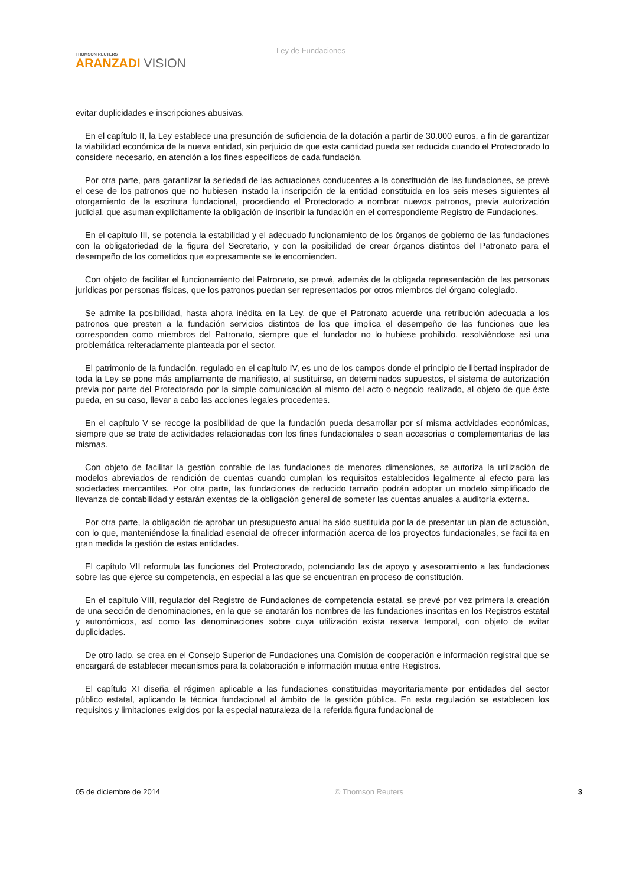THOMSON REUTERS
ARANZADI VISION
Ley de Fundaciones
evitar duplicidades e inscripciones abusivas.
En el capítulo II, la Ley establece una presunción de suficiencia de la dotación a partir de 30.000 euros, a fin de garantizar la viabilidad económica de la nueva entidad, sin perjuicio de que esta cantidad pueda ser reducida cuando el Protectorado lo considere necesario, en atención a los fines específicos de cada fundación.
Por otra parte, para garantizar la seriedad de las actuaciones conducentes a la constitución de las fundaciones, se prevé el cese de los patronos que no hubiesen instado la inscripción de la entidad constituida en los seis meses siguientes al otorgamiento de la escritura fundacional, procediendo el Protectorado a nombrar nuevos patronos, previa autorización judicial, que asuman explícitamente la obligación de inscribir la fundación en el correspondiente Registro de Fundaciones.
En el capítulo III, se potencia la estabilidad y el adecuado funcionamiento de los órganos de gobierno de las fundaciones con la obligatoriedad de la figura del Secretario, y con la posibilidad de crear órganos distintos del Patronato para el desempeño de los cometidos que expresamente se le encomienden.
Con objeto de facilitar el funcionamiento del Patronato, se prevé, además de la obligada representación de las personas jurídicas por personas físicas, que los patronos puedan ser representados por otros miembros del órgano colegiado.
Se admite la posibilidad, hasta ahora inédita en la Ley, de que el Patronato acuerde una retribución adecuada a los patronos que presten a la fundación servicios distintos de los que implica el desempeño de las funciones que les corresponden como miembros del Patronato, siempre que el fundador no lo hubiese prohibido, resolviéndose así una problemática reiteradamente planteada por el sector.
El patrimonio de la fundación, regulado en el capítulo IV, es uno de los campos donde el principio de libertad inspirador de toda la Ley se pone más ampliamente de manifiesto, al sustituirse, en determinados supuestos, el sistema de autorización previa por parte del Protectorado por la simple comunicación al mismo del acto o negocio realizado, al objeto de que éste pueda, en su caso, llevar a cabo las acciones legales procedentes.
En el capítulo V se recoge la posibilidad de que la fundación pueda desarrollar por sí misma actividades económicas, siempre que se trate de actividades relacionadas con los fines fundacionales o sean accesorias o complementarias de las mismas.
Con objeto de facilitar la gestión contable de las fundaciones de menores dimensiones, se autoriza la utilización de modelos abreviados de rendición de cuentas cuando cumplan los requisitos establecidos legalmente al efecto para las sociedades mercantiles. Por otra parte, las fundaciones de reducido tamaño podrán adoptar un modelo simplificado de llevanza de contabilidad y estarán exentas de la obligación general de someter las cuentas anuales a auditoría externa.
Por otra parte, la obligación de aprobar un presupuesto anual ha sido sustituida por la de presentar un plan de actuación, con lo que, manteniéndose la finalidad esencial de ofrecer información acerca de los proyectos fundacionales, se facilita en gran medida la gestión de estas entidades.
El capítulo VII reformula las funciones del Protectorado, potenciando las de apoyo y asesoramiento a las fundaciones sobre las que ejerce su competencia, en especial a las que se encuentran en proceso de constitución.
En el capítulo VIII, regulador del Registro de Fundaciones de competencia estatal, se prevé por vez primera la creación de una sección de denominaciones, en la que se anotarán los nombres de las fundaciones inscritas en los Registros estatal y autonómicos, así como las denominaciones sobre cuya utilización exista reserva temporal, con objeto de evitar duplicidades.
De otro lado, se crea en el Consejo Superior de Fundaciones una Comisión de cooperación e información registral que se encargará de establecer mecanismos para la colaboración e información mutua entre Registros.
El capítulo XI diseña el régimen aplicable a las fundaciones constituidas mayoritariamente por entidades del sector público estatal, aplicando la técnica fundacional al ámbito de la gestión pública. En esta regulación se establecen los requisitos y limitaciones exigidos por la especial naturaleza de la referida figura fundacional de
05 de diciembre de 2014 © Thomson Reuters 3